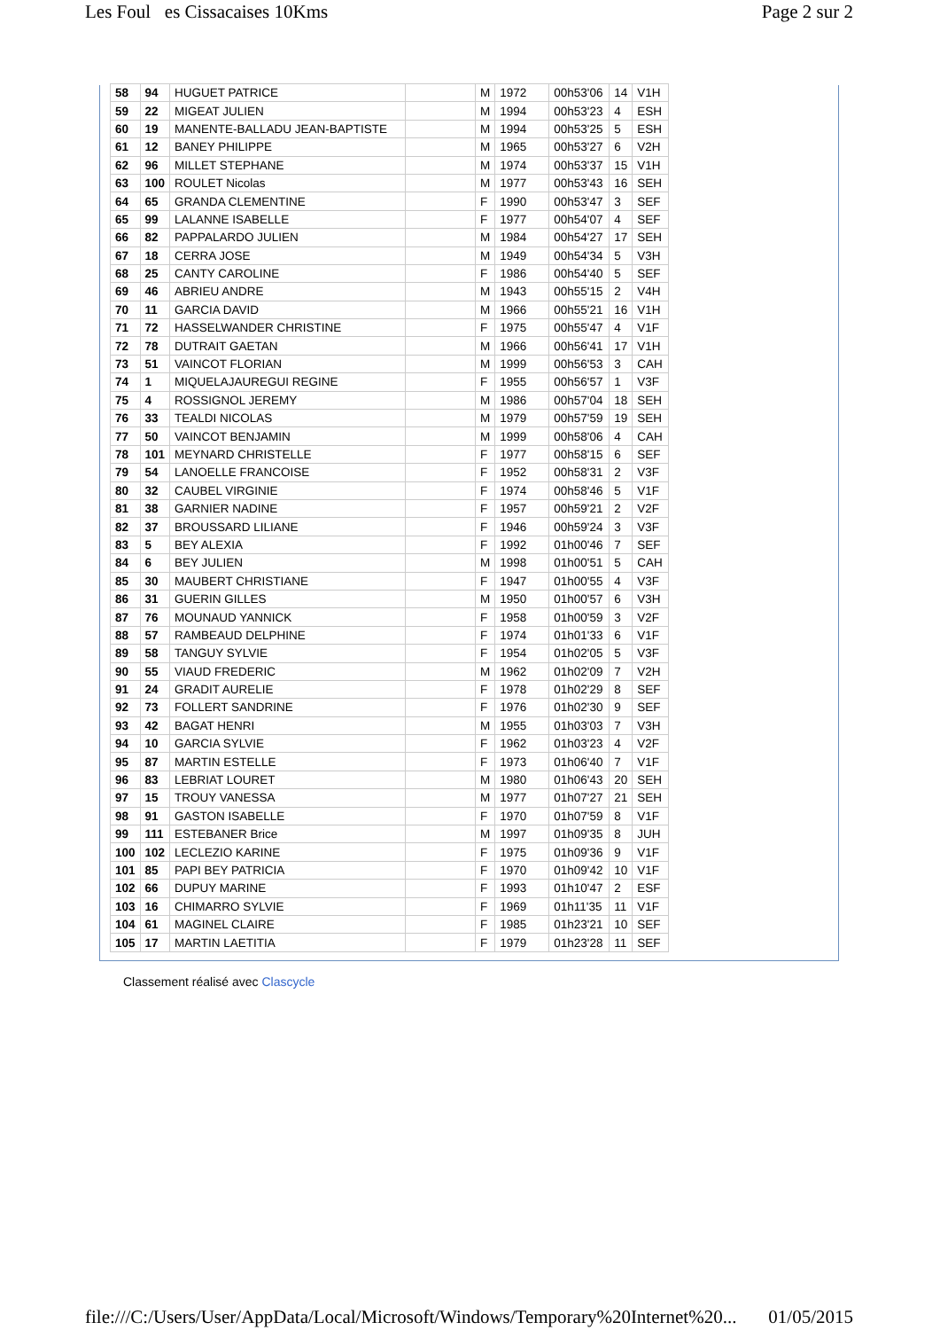Les Foul es Cissacaises 10Kms Page 2 sur 2
| 58 | 94 | HUGUET PATRICE | | M | 1972 | 00h53'06 | 14 | V1H |
| 59 | 22 | MIGEAT JULIEN | | M | 1994 | 00h53'23 | 4 | ESH |
| 60 | 19 | MANENTE-BALLADU JEAN-BAPTISTE | | M | 1994 | 00h53'25 | 5 | ESH |
| 61 | 12 | BANEY PHILIPPE | | M | 1965 | 00h53'27 | 6 | V2H |
| 62 | 96 | MILLET STEPHANE | | M | 1974 | 00h53'37 | 15 | V1H |
| 63 | 100 | ROULET Nicolas | | M | 1977 | 00h53'43 | 16 | SEH |
| 64 | 65 | GRANDA CLEMENTINE | | F | 1990 | 00h53'47 | 3 | SEF |
| 65 | 99 | LALANNE ISABELLE | | F | 1977 | 00h54'07 | 4 | SEF |
| 66 | 82 | PAPPALARDO JULIEN | | M | 1984 | 00h54'27 | 17 | SEH |
| 67 | 18 | CERRA JOSE | | M | 1949 | 00h54'34 | 5 | V3H |
| 68 | 25 | CANTY CAROLINE | | F | 1986 | 00h54'40 | 5 | SEF |
| 69 | 46 | ABRIEU ANDRE | | M | 1943 | 00h55'15 | 2 | V4H |
| 70 | 11 | GARCIA DAVID | | M | 1966 | 00h55'21 | 16 | V1H |
| 71 | 72 | HASSELWANDER CHRISTINE | | F | 1975 | 00h55'47 | 4 | V1F |
| 72 | 78 | DUTRAIT GAETAN | | M | 1966 | 00h56'41 | 17 | V1H |
| 73 | 51 | VAINCOT FLORIAN | | M | 1999 | 00h56'53 | 3 | CAH |
| 74 | 1 | MIQUELAJAUREGUI REGINE | | F | 1955 | 00h56'57 | 1 | V3F |
| 75 | 4 | ROSSIGNOL JEREMY | | M | 1986 | 00h57'04 | 18 | SEH |
| 76 | 33 | TEALDI NICOLAS | | M | 1979 | 00h57'59 | 19 | SEH |
| 77 | 50 | VAINCOT BENJAMIN | | M | 1999 | 00h58'06 | 4 | CAH |
| 78 | 101 | MEYNARD CHRISTELLE | | F | 1977 | 00h58'15 | 6 | SEF |
| 79 | 54 | LANOELLE FRANCOISE | | F | 1952 | 00h58'31 | 2 | V3F |
| 80 | 32 | CAUBEL VIRGINIE | | F | 1974 | 00h58'46 | 5 | V1F |
| 81 | 38 | GARNIER NADINE | | F | 1957 | 00h59'21 | 2 | V2F |
| 82 | 37 | BROUSSARD LILIANE | | F | 1946 | 00h59'24 | 3 | V3F |
| 83 | 5 | BEY ALEXIA | | F | 1992 | 01h00'46 | 7 | SEF |
| 84 | 6 | BEY JULIEN | | M | 1998 | 01h00'51 | 5 | CAH |
| 85 | 30 | MAUBERT CHRISTIANE | | F | 1947 | 01h00'55 | 4 | V3F |
| 86 | 31 | GUERIN GILLES | | M | 1950 | 01h00'57 | 6 | V3H |
| 87 | 76 | MOUNAUD YANNICK | | F | 1958 | 01h00'59 | 3 | V2F |
| 88 | 57 | RAMBEAUD DELPHINE | | F | 1974 | 01h01'33 | 6 | V1F |
| 89 | 58 | TANGUY SYLVIE | | F | 1954 | 01h02'05 | 5 | V3F |
| 90 | 55 | VIAUD FREDERIC | | M | 1962 | 01h02'09 | 7 | V2H |
| 91 | 24 | GRADIT AURELIE | | F | 1978 | 01h02'29 | 8 | SEF |
| 92 | 73 | FOLLERT SANDRINE | | F | 1976 | 01h02'30 | 9 | SEF |
| 93 | 42 | BAGAT HENRI | | M | 1955 | 01h03'03 | 7 | V3H |
| 94 | 10 | GARCIA SYLVIE | | F | 1962 | 01h03'23 | 4 | V2F |
| 95 | 87 | MARTIN ESTELLE | | F | 1973 | 01h06'40 | 7 | V1F |
| 96 | 83 | LEBRIAT LOURET | | M | 1980 | 01h06'43 | 20 | SEH |
| 97 | 15 | TROUY VANESSA | | M | 1977 | 01h07'27 | 21 | SEH |
| 98 | 91 | GASTON ISABELLE | | F | 1970 | 01h07'59 | 8 | V1F |
| 99 | 111 | ESTEBANER Brice | | M | 1997 | 01h09'35 | 8 | JUH |
| 100 | 102 | LECLEZIO KARINE | | F | 1975 | 01h09'36 | 9 | V1F |
| 101 | 85 | PAPI BEY PATRICIA | | F | 1970 | 01h09'42 | 10 | V1F |
| 102 | 66 | DUPUY MARINE | | F | 1993 | 01h10'47 | 2 | ESF |
| 103 | 16 | CHIMARRO SYLVIE | | F | 1969 | 01h11'35 | 11 | V1F |
| 104 | 61 | MAGINEL CLAIRE | | F | 1985 | 01h23'21 | 10 | SEF |
| 105 | 17 | MARTIN LAETITIA | | F | 1979 | 01h23'28 | 11 | SEF |
Classement réalisé avec Clascycle
file:///C:/Users/User/AppData/Local/Microsoft/Windows/Temporary%20Internet%20... 01/05/2015